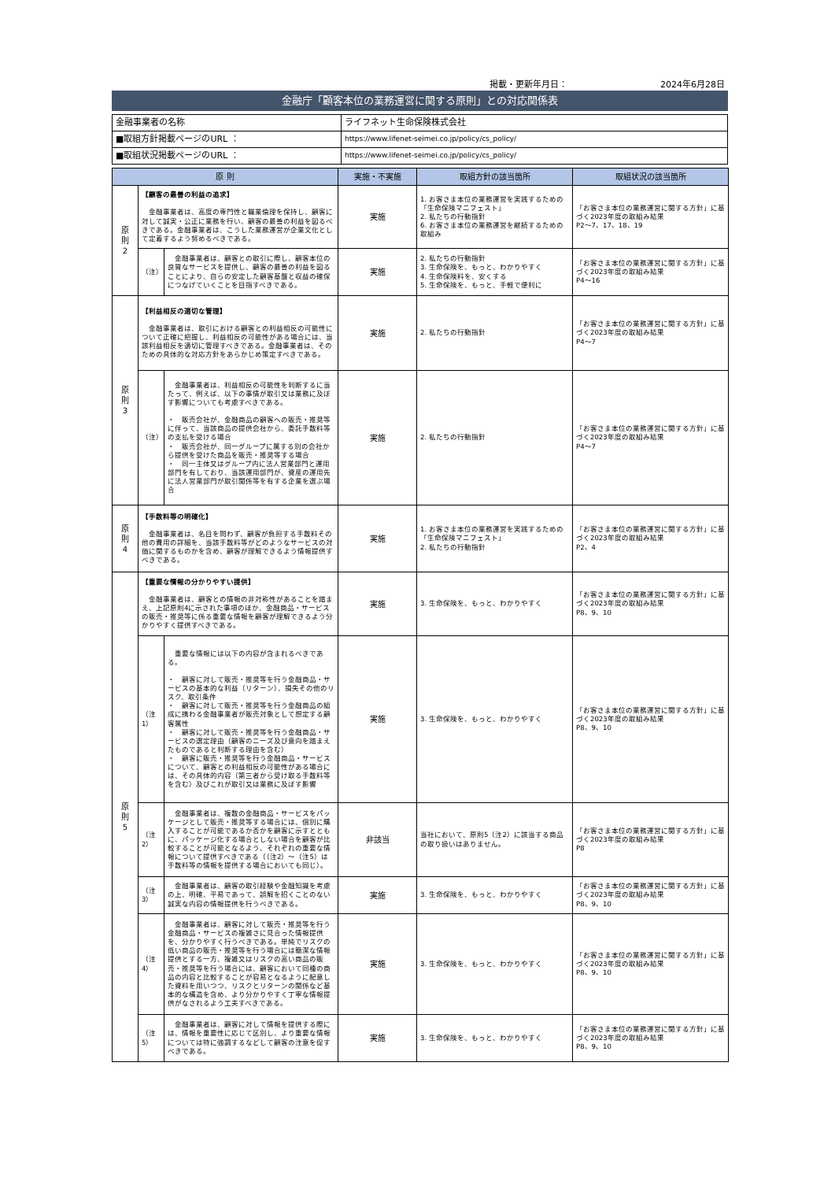掲載・更新年月日： 2024年6月28日
金融庁「顧客本位の業務運営に関する原則」との対応関係表
| 金融事業者の名称 | ライフネット生命保険株式会社 |
| ■取組方針掲載ページのURL ： | https://www.lifenet-seimei.co.jp/policy/cs_policy/ |
| ■取組状況掲載ページのURL ： | https://www.lifenet-seimei.co.jp/policy/cs_policy/ |
| 原 則 | | | 実施・不実施 | 取組方針の該当箇所 | 取組状況の該当箇所 |
| --- | --- | --- | --- | --- | --- |
| 原 則 2 | 【顧客の最善の利益の追求】 金融事業者は、高度の専門性と職業倫理を保持し、顧客に対して誠実・公正に業務を行い、顧客の最善の利益を図るべきである。金融事業者は、こうした業務運営が企業文化として定着するよう努めるべきである。 | | 実施 | 1. お客さま本位の業務運営を実践するための「生命保険マニフェスト」 2. 私たちの行動指針 6. お客さま本位の業務運営を継続するための取組み | 「お客さま本位の業務運営に関する方針」に基づく2023年度の取組み結果 P2～7、17、18、19 |
| | （注） | 金融事業者は、顧客との取引に際し、顧客本位の良質なサービスを提供し、顧客の最善の利益を図ることにより、自らの安定した顧客基盤と収益の確保につなげていくことを目指すべきである。 | 実施 | 2. 私たちの行動指針 3. 生命保険を、もっと、わかりやすく 4. 生命保険料を、安くする 5. 生命保険を、もっと、手軽で便利に | 「お客さま本位の業務運営に関する方針」に基づく2023年度の取組み結果 P4～16 |
| 原 則 3 | 【利益相反の適切な管理】 金融事業者は、取引における顧客との利益相反の可能性について正確に把握し、利益相反の可能性がある場合には、当該利益相反を適切に管理すべきである。金融事業者は、そのための具体的な対応方針をあらかじめ策定すべきである。 | | 実施 | 2. 私たちの行動指針 | 「お客さま本位の業務運営に関する方針」に基づく2023年度の取組み結果 P4～7 |
| | （注） | 金融事業者は、利益相反の可能性を判断するに当たって、例えば、以下の事情が取引又は業務に及ぼす影響についても考慮すべきである。 ・ 販売会社が、金融商品の顧客への販売・推奨等に伴って、当該商品の提供会社から、委託手数料等の支払を受ける場合 ・ 販売会社が、同一グループに属する別の会社から提供を受けた商品を販売・推奨等する場合 ・ 同一主体又はグループ内に法人営業部門と運用部門を有しており、当該運用部門が、資産の運用先に法人営業部門が取引関係等を有する企業を選ぶ場合 | 実施 | 2. 私たちの行動指針 | 「お客さま本位の業務運営に関する方針」に基づく2023年度の取組み結果 P4～7 |
| 原 則 4 | 【手数料等の明確化】 金融事業者は、名目を問わず、顧客が負担する手数料その他の費用の詳細を、当該手数料等がどのようなサービスの対価に関するものかを含め、顧客が理解できるよう情報提供すべきである。 | | 実施 | 1. お客さま本位の業務運営を実践するための「生命保険マニフェスト」 2. 私たちの行動指針 | 「お客さま本位の業務運営に関する方針」に基づく2023年度の取組み結果 P2、4 |
| 原 則 5 | 【重要な情報の分かりやすい提供】 金融事業者は、顧客との情報の非対称性があることを踏まえ、上記原則4に示された事項のほか、金融商品・サービスの販売・推奨等に係る重要な情報を顧客が理解できるよう分かりやすく提供すべきである。 | | 実施 | 3. 生命保険を、もっと、わかりやすく | 「お客さま本位の業務運営に関する方針」に基づく2023年度の取組み結果 P8、9、10 |
| | （注1） | 重要な情報には以下の内容が含まれるべきである。 ・ 顧客に対して販売・推奨等を行う金融商品・サービスの基本的な利益（リターン）、損失その他のリスク、取引条件 ・ 顧客に対して販売・推奨等を行う金融商品の組成に携わる金融事業者が販売対象として想定する顧客属性 ・ 顧客に対して販売・推奨等を行う金融商品・サービスの選定理由（顧客のニーズ及び意向を踏まえたものであると判断する理由を含む） ・ 顧客に販売・推奨等を行う金融商品・サービスについて、顧客との利益相反の可能性がある場合には、その具体的内容（第三者から受け取る手数料等を含む）及びこれが取引又は業務に及ぼす影響 | 実施 | 3. 生命保険を、もっと、わかりやすく | 「お客さま本位の業務運営に関する方針」に基づく2023年度の取組み結果 P8、9、10 |
| | （注2） | 金融事業者は、複数の金融商品・サービスをパッケージとして販売・推奨等する場合には、個別に購入することが可能であるか否かを顧客に示すとともに、パッケージ化する場合としない場合を顧客が比較することが可能となるよう、それぞれの重要な情報について提供すべきである（（注2）～（注5）は手数料等の情報を提供する場合においても同じ）。 | 非該当 | 当社において、原則5（注2）に該当する商品の取り扱いはありません。 | 「お客さま本位の業務運営に関する方針」に基づく2023年度の取組み結果 P8 |
| | （注3） | 金融事業者は、顧客の取引経験や金融知識を考慮の上、明確、平易であって、誤解を招くことのない誠実な内容の情報提供を行うべきである。 | 実施 | 3. 生命保険を、もっと、わかりやすく | 「お客さま本位の業務運営に関する方針」に基づく2023年度の取組み結果 P8、9、10 |
| | （注4） | 金融事業者は、顧客に対して販売・推奨等を行う金融商品・サービスの複雑さに見合った情報提供を、分かりやすく行うべきである。単純でリスクの低い商品の販売・推奨等を行う場合には簡潔な情報提供とする一方、複雑又はリスクの高い商品の販売・推奨等を行う場合には、顧客において同種の商品の内容と比較することが容易となるように配意した資料を用いつつ、リスクとリターンの関係など基本的な構造を含め、より分かりやすく丁寧な情報提供がなされるよう工夫すべきである。 | 実施 | 3. 生命保険を、もっと、わかりやすく | 「お客さま本位の業務運営に関する方針」に基づく2023年度の取組み結果 P8、9、10 |
| | （注5） | 金融事業者は、顧客に対して情報を提供する際には、情報を重要性に応じて区別し、より重要な情報については特に強調するなどして顧客の注意を促すべきである。 | 実施 | 3. 生命保険を、もっと、わかりやすく | 「お客さま本位の業務運営に関する方針」に基づく2023年度の取組み結果 P8、9、10 |